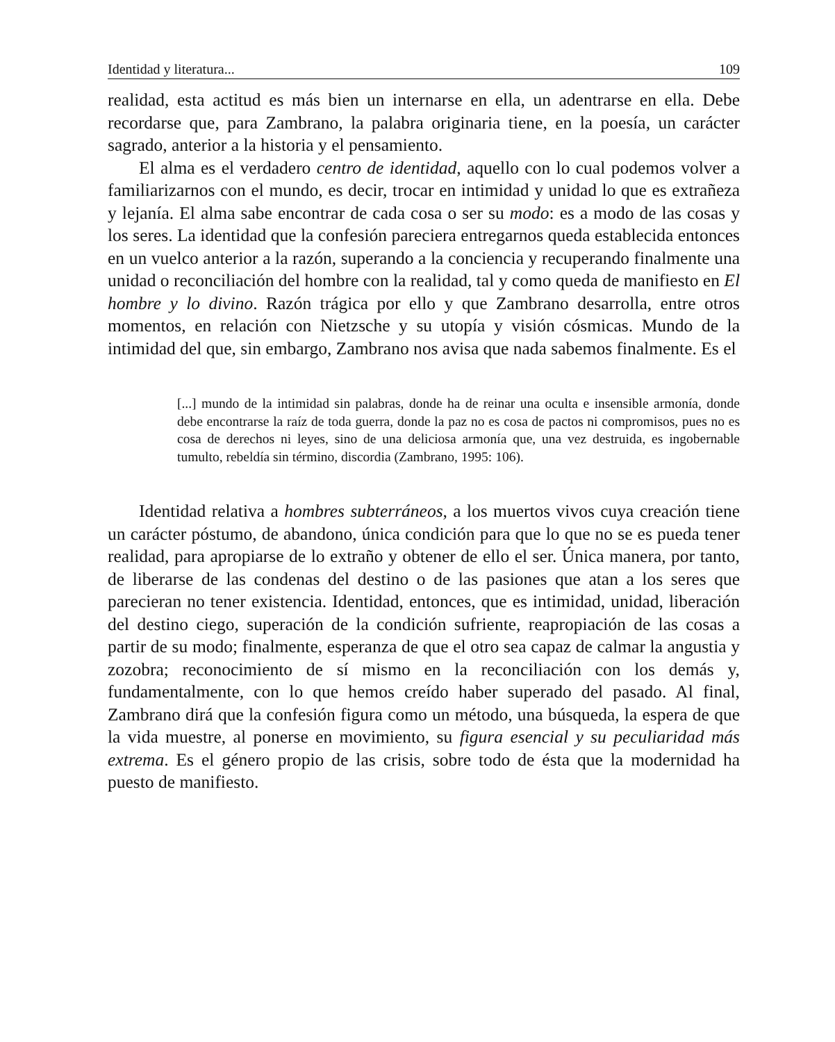Identidad y literatura... 109
realidad, esta actitud es más bien un internarse en ella, un adentrarse en ella. Debe recordarse que, para Zambrano, la palabra originaria tiene, en la poesía, un carácter sagrado, anterior a la historia y el pensamiento.
El alma es el verdadero centro de identidad, aquello con lo cual podemos volver a familiarizarnos con el mundo, es decir, trocar en intimidad y unidad lo que es extrañeza y lejanía. El alma sabe encontrar de cada cosa o ser su modo: es a modo de las cosas y los seres. La identidad que la confesión pareciera entregarnos queda establecida entonces en un vuelco anterior a la razón, superando a la conciencia y recuperando finalmente una unidad o reconciliación del hombre con la realidad, tal y como queda de manifiesto en El hombre y lo divino. Razón trágica por ello y que Zambrano desarrolla, entre otros momentos, en relación con Nietzsche y su utopía y visión cósmicas. Mundo de la intimidad del que, sin embargo, Zambrano nos avisa que nada sabemos finalmente. Es el
[...] mundo de la intimidad sin palabras, donde ha de reinar una oculta e insensible armonía, donde debe encontrarse la raíz de toda guerra, donde la paz no es cosa de pactos ni compromisos, pues no es cosa de derechos ni leyes, sino de una deliciosa armonía que, una vez destruida, es ingobernable tumulto, rebeldía sin término, discordia (Zambrano, 1995: 106).
Identidad relativa a hombres subterráneos, a los muertos vivos cuya creación tiene un carácter póstumo, de abandono, única condición para que lo que no se es pueda tener realidad, para apropiarse de lo extraño y obtener de ello el ser. Única manera, por tanto, de liberarse de las condenas del destino o de las pasiones que atan a los seres que parecieran no tener existencia. Identidad, entonces, que es intimidad, unidad, liberación del destino ciego, superación de la condición sufriente, reapropiación de las cosas a partir de su modo; finalmente, esperanza de que el otro sea capaz de calmar la angustia y zozobra; reconocimiento de sí mismo en la reconciliación con los demás y, fundamentalmente, con lo que hemos creído haber superado del pasado. Al final, Zambrano dirá que la confesión figura como un método, una búsqueda, la espera de que la vida muestre, al ponerse en movimiento, su figura esencial y su peculiaridad más extrema. Es el género propio de las crisis, sobre todo de ésta que la modernidad ha puesto de manifiesto.